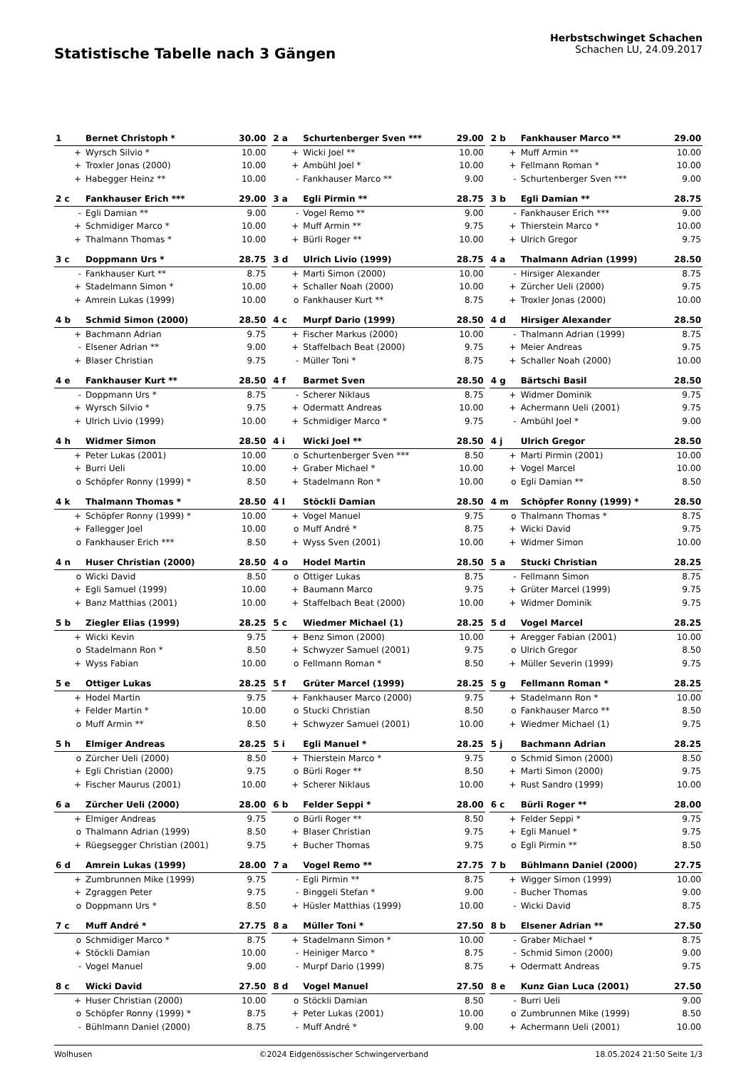Statistische Tabelle nach 3 Gängen
Herbstschwinget Schachen
Schachen LU, 24.09.2017
| 1 | Bernet Christoph * | 30.00 |
| --- | --- | --- |
| + | Wyrsch Silvio * | 10.00 |
| + | Troxler Jonas (2000) | 10.00 |
| + | Habegger Heinz ** | 10.00 |
| 2 a | Schurtenberger Sven *** | 29.00 |
| --- | --- | --- |
| + | Wicki Joel ** | 10.00 |
| + | Ambühl Joel * | 10.00 |
| - | Fankhauser Marco ** | 9.00 |
| 2 b | Fankhauser Marco ** | 29.00 |
| --- | --- | --- |
| + | Muff Armin ** | 10.00 |
| + | Fellmann Roman * | 10.00 |
| - | Schurtenberger Sven *** | 9.00 |
| 2 c | Fankhauser Erich *** | 29.00 |
| --- | --- | --- |
| - | Egli Damian ** | 9.00 |
| + | Schmidiger Marco * | 10.00 |
| + | Thalmann Thomas * | 10.00 |
| 3 a | Egli Pirmin ** | 28.75 |
| --- | --- | --- |
| - | Vogel Remo ** | 9.00 |
| + | Muff Armin ** | 9.75 |
| + | Bürli Roger ** | 10.00 |
| 3 b | Egli Damian ** | 28.75 |
| --- | --- | --- |
| - | Fankhauser Erich *** | 9.00 |
| + | Thierstein Marco * | 10.00 |
| + | Ulrich Gregor | 9.75 |
| 3 c | Doppmann Urs * | 28.75 |
| --- | --- | --- |
| - | Fankhauser Kurt ** | 8.75 |
| + | Stadelmann Simon * | 10.00 |
| + | Amrein Lukas (1999) | 10.00 |
| 3 d | Ulrich Livio (1999) | 28.75 |
| --- | --- | --- |
| + | Marti Simon (2000) | 10.00 |
| + | Schaller Noah (2000) | 10.00 |
| o | Fankhauser Kurt ** | 8.75 |
| 4 a | Thalmann Adrian (1999) | 28.50 |
| --- | --- | --- |
| - | Hirsiger Alexander | 8.75 |
| + | Zürcher Ueli (2000) | 9.75 |
| + | Troxler Jonas (2000) | 10.00 |
| 4 b | Schmid Simon (2000) | 28.50 |
| --- | --- | --- |
| + | Bachmann Adrian | 9.75 |
| - | Elsener Adrian ** | 9.00 |
| + | Blaser Christian | 9.75 |
| 4 c | Murpf Dario (1999) | 28.50 |
| --- | --- | --- |
| + | Fischer Markus (2000) | 10.00 |
| + | Staffelbach Beat (2000) | 9.75 |
| - | Müller Toni * | 8.75 |
| 4 d | Hirsiger Alexander | 28.50 |
| --- | --- | --- |
| - | Thalmann Adrian (1999) | 8.75 |
| + | Meier Andreas | 9.75 |
| + | Schaller Noah (2000) | 10.00 |
| 4 e | Fankhauser Kurt ** | 28.50 |
| --- | --- | --- |
| - | Doppmann Urs * | 8.75 |
| + | Wyrsch Silvio * | 9.75 |
| + | Ulrich Livio (1999) | 10.00 |
| 4 f | Barmet Sven | 28.50 |
| --- | --- | --- |
| - | Scherer Niklaus | 8.75 |
| + | Odermatt Andreas | 10.00 |
| + | Schmidiger Marco * | 9.75 |
| 4 g | Bärtschi Basil | 28.50 |
| --- | --- | --- |
| + | Widmer Dominik | 9.75 |
| + | Achermann Ueli (2001) | 9.75 |
| - | Ambühl Joel * | 9.00 |
| 4 h | Widmer Simon | 28.50 |
| --- | --- | --- |
| + | Peter Lukas (2001) | 10.00 |
| + | Burri Ueli | 10.00 |
| o | Schöpfer Ronny (1999) * | 8.50 |
| 4 i | Wicki Joel ** | 28.50 |
| --- | --- | --- |
| o | Schurtenberger Sven *** | 8.50 |
| + | Graber Michael * | 10.00 |
| + | Stadelmann Ron * | 10.00 |
| 4 j | Ulrich Gregor | 28.50 |
| --- | --- | --- |
| + | Marti Pirmin (2001) | 10.00 |
| + | Vogel Marcel | 10.00 |
| o | Egli Damian ** | 8.50 |
| 4 k | Thalmann Thomas * | 28.50 |
| --- | --- | --- |
| + | Schöpfer Ronny (1999) * | 10.00 |
| + | Fallegger Joel | 10.00 |
| o | Fankhauser Erich *** | 8.50 |
| 4 l | Stöckli Damian | 28.50 |
| --- | --- | --- |
| + | Vogel Manuel | 9.75 |
| o | Muff André * | 8.75 |
| + | Wyss Sven (2001) | 10.00 |
| 4 m | Schöpfer Ronny (1999) * | 28.50 |
| --- | --- | --- |
| o | Thalmann Thomas * | 8.75 |
| + | Wicki David | 9.75 |
| + | Widmer Simon | 10.00 |
| 4 n | Huser Christian (2000) | 28.50 |
| --- | --- | --- |
| o | Wicki David | 8.50 |
| + | Egli Samuel (1999) | 10.00 |
| + | Banz Matthias (2001) | 10.00 |
| 4 o | Hodel Martin | 28.50 |
| --- | --- | --- |
| o | Ottiger Lukas | 8.75 |
| + | Baumann Marco | 9.75 |
| + | Staffelbach Beat (2000) | 10.00 |
| 5 a | Stucki Christian | 28.25 |
| --- | --- | --- |
| - | Fellmann Simon | 8.75 |
| + | Grüter Marcel (1999) | 9.75 |
| + | Widmer Dominik | 9.75 |
| 5 b | Ziegler Elias (1999) | 28.25 |
| --- | --- | --- |
| + | Wicki Kevin | 9.75 |
| o | Stadelmann Ron * | 8.50 |
| + | Wyss Fabian | 10.00 |
| 5 c | Wiedmer Michael (1) | 28.25 |
| --- | --- | --- |
| + | Benz Simon (2000) | 10.00 |
| + | Schwyzer Samuel (2001) | 9.75 |
| o | Fellmann Roman * | 8.50 |
| 5 d | Vogel Marcel | 28.25 |
| --- | --- | --- |
| + | Aregger Fabian (2001) | 10.00 |
| o | Ulrich Gregor | 8.50 |
| + | Müller Severin (1999) | 9.75 |
| 5 e | Ottiger Lukas | 28.25 |
| --- | --- | --- |
| + | Hodel Martin | 9.75 |
| + | Felder Martin * | 10.00 |
| o | Muff Armin ** | 8.50 |
| 5 f | Grüter Marcel (1999) | 28.25 |
| --- | --- | --- |
| + | Fankhauser Marco (2000) | 9.75 |
| o | Stucki Christian | 8.50 |
| + | Schwyzer Samuel (2001) | 10.00 |
| 5 g | Fellmann Roman * | 28.25 |
| --- | --- | --- |
| + | Stadelmann Ron * | 10.00 |
| o | Fankhauser Marco ** | 8.50 |
| + | Wiedmer Michael (1) | 9.75 |
| 5 h | Elmiger Andreas | 28.25 |
| --- | --- | --- |
| o | Zürcher Ueli (2000) | 8.50 |
| + | Egli Christian (2000) | 9.75 |
| + | Fischer Maurus (2001) | 10.00 |
| 5 i | Egli Manuel * | 28.25 |
| --- | --- | --- |
| + | Thierstein Marco * | 9.75 |
| o | Bürli Roger ** | 8.50 |
| + | Scherer Niklaus | 10.00 |
| 5 j | Bachmann Adrian | 28.25 |
| --- | --- | --- |
| o | Schmid Simon (2000) | 8.50 |
| + | Marti Simon (2000) | 9.75 |
| + | Rust Sandro (1999) | 10.00 |
| 6 a | Zürcher Ueli (2000) | 28.00 |
| --- | --- | --- |
| + | Elmiger Andreas | 9.75 |
| o | Thalmann Adrian (1999) | 8.50 |
| + | Rüegsegger Christian (2001) | 9.75 |
| 6 b | Felder Seppi * | 28.00 |
| --- | --- | --- |
| o | Bürli Roger ** | 8.50 |
| + | Blaser Christian | 9.75 |
| + | Bucher Thomas | 9.75 |
| 6 c | Bürli Roger ** | 28.00 |
| --- | --- | --- |
| + | Felder Seppi * | 9.75 |
| + | Egli Manuel * | 9.75 |
| o | Egli Pirmin ** | 8.50 |
| 6 d | Amrein Lukas (1999) | 28.00 |
| --- | --- | --- |
| + | Zumbrunnen Mike (1999) | 9.75 |
| + | Zgraggen Peter | 9.75 |
| o | Doppmann Urs * | 8.50 |
| 7 a | Vogel Remo ** | 27.75 |
| --- | --- | --- |
| - | Egli Pirmin ** | 8.75 |
| - | Binggeli Stefan * | 9.00 |
| + | Hüsler Matthias (1999) | 10.00 |
| 7 b | Bühlmann Daniel (2000) | 27.75 |
| --- | --- | --- |
| + | Wigger Simon (1999) | 10.00 |
| - | Bucher Thomas | 9.00 |
| - | Wicki David | 8.75 |
| 7 c | Muff André * | 27.75 |
| --- | --- | --- |
| o | Schmidiger Marco * | 8.75 |
| + | Stöckli Damian | 10.00 |
| - | Vogel Manuel | 9.00 |
| 8 a | Müller Toni * | 27.50 |
| --- | --- | --- |
| + | Stadelmann Simon * | 10.00 |
| - | Heiniger Marco * | 8.75 |
| - | Murpf Dario (1999) | 8.75 |
| 8 b | Elsener Adrian ** | 27.50 |
| --- | --- | --- |
| - | Graber Michael * | 8.75 |
| - | Schmid Simon (2000) | 9.00 |
| + | Odermatt Andreas | 9.75 |
| 8 c | Wicki David | 27.50 |
| --- | --- | --- |
| + | Huser Christian (2000) | 10.00 |
| o | Schöpfer Ronny (1999) * | 8.75 |
| - | Bühlmann Daniel (2000) | 8.75 |
| 8 d | Vogel Manuel | 27.50 |
| --- | --- | --- |
| o | Stöckli Damian | 8.50 |
| + | Peter Lukas (2001) | 10.00 |
| - | Muff André * | 9.00 |
| 8 e | Kunz Gian Luca (2001) | 27.50 |
| --- | --- | --- |
| - | Burri Ueli | 9.00 |
| o | Zumbrunnen Mike (1999) | 8.50 |
| + | Achermann Ueli (2001) | 10.00 |
Wolhusen ©2024 Eidgenössischer Schwingerverband 18.05.2024 21:50 Seite 1/3